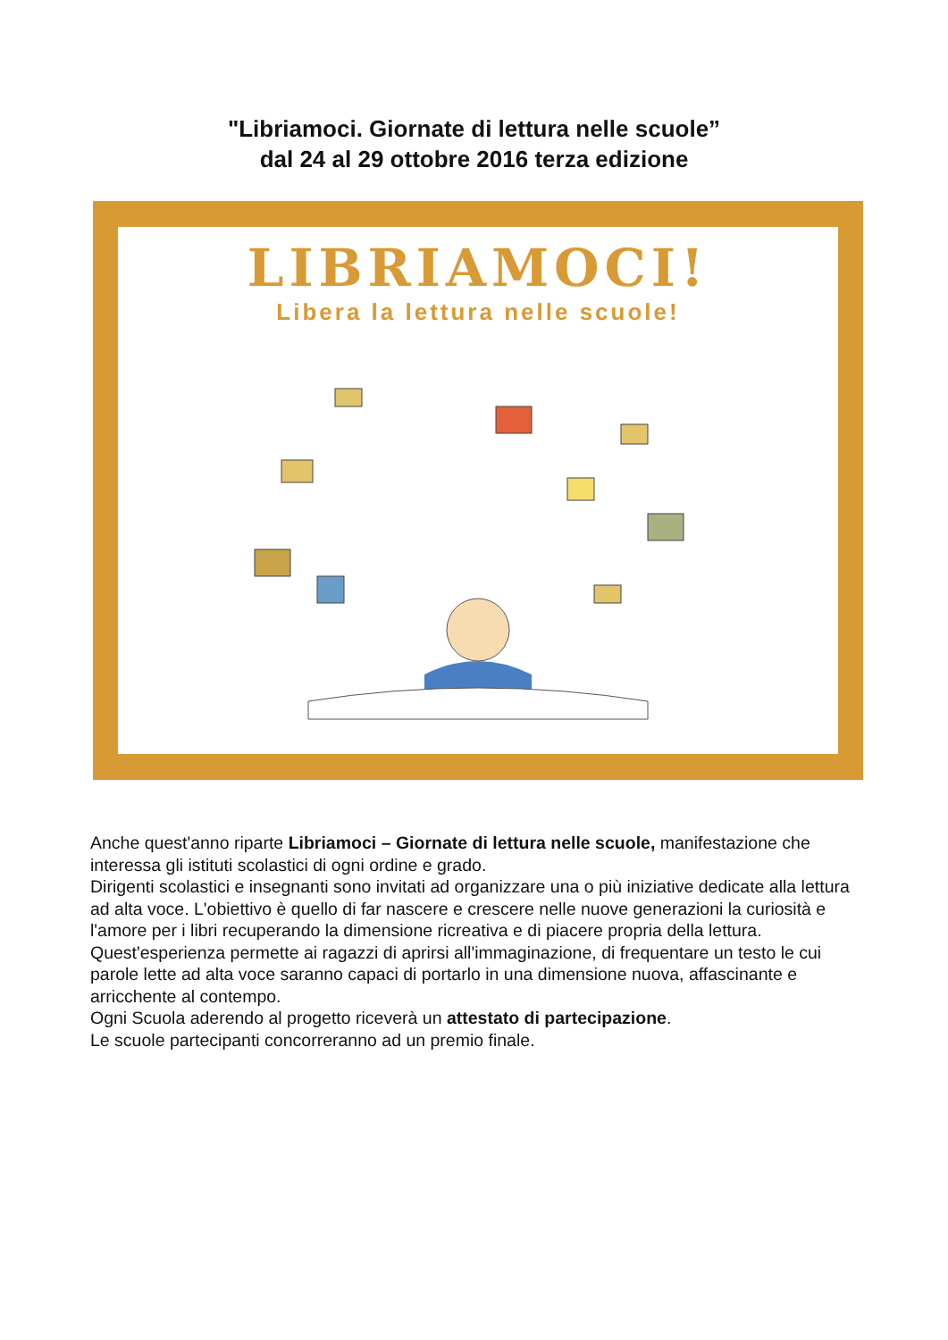"Libriamoci. Giornate di lettura nelle scuole”
dal 24 al 29 ottobre 2016 terza edizione
LIBRIAMOCI!
Libera la lettura nelle scuole!
Anche quest'anno riparte Libriamoci – Giornate di lettura nelle scuole, manifestazione che interessa gli istituti scolastici di ogni ordine e grado.
Dirigenti scolastici e insegnanti sono invitati ad organizzare una o più iniziative dedicate alla lettura ad alta voce. L'obiettivo è quello di far nascere e crescere nelle nuove generazioni la curiosità e l'amore per i libri recuperando la dimensione ricreativa e di piacere propria della lettura.
Quest'esperienza permette ai ragazzi di aprirsi all'immaginazione, di frequentare un testo le cui parole lette ad alta voce saranno capaci di portarlo in una dimensione nuova, affascinante e arricchente al contempo.
Ogni Scuola aderendo al progetto riceverà un attestato di partecipazione.
Le scuole partecipanti concorreranno ad un premio finale.